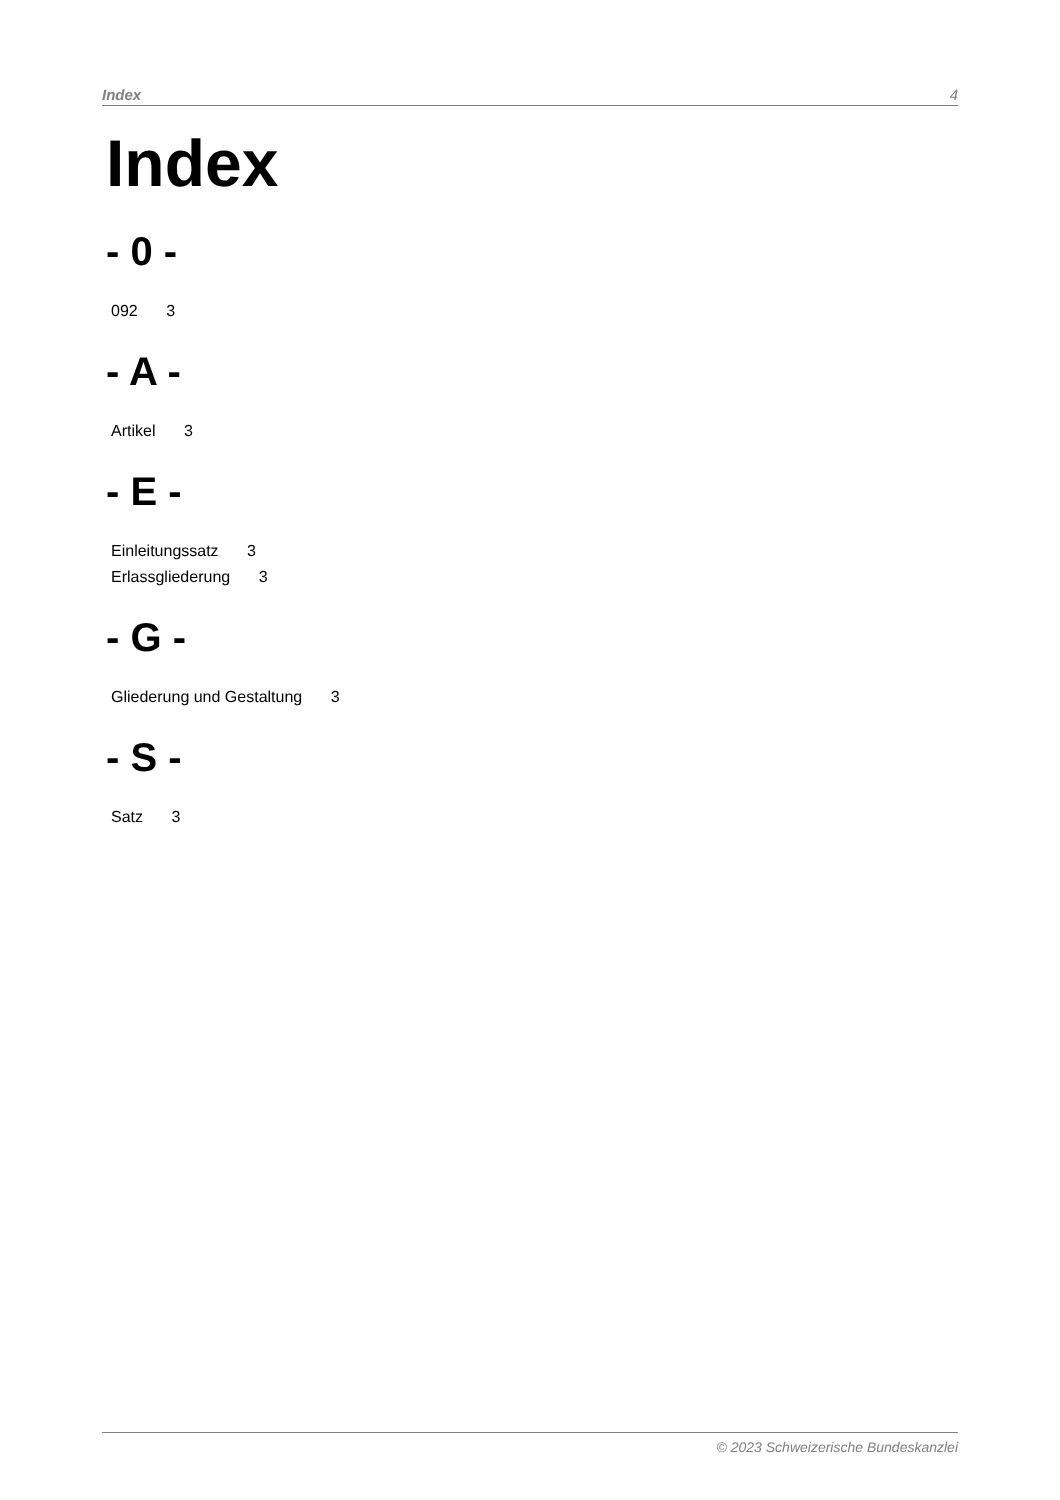Index 4
Index
- 0 -
092 3
- A -
Artikel 3
- E -
Einleitungssatz 3
Erlassgliederung 3
- G -
Gliederung und Gestaltung 3
- S -
Satz 3
© 2023 Schweizerische Bundeskanzlei